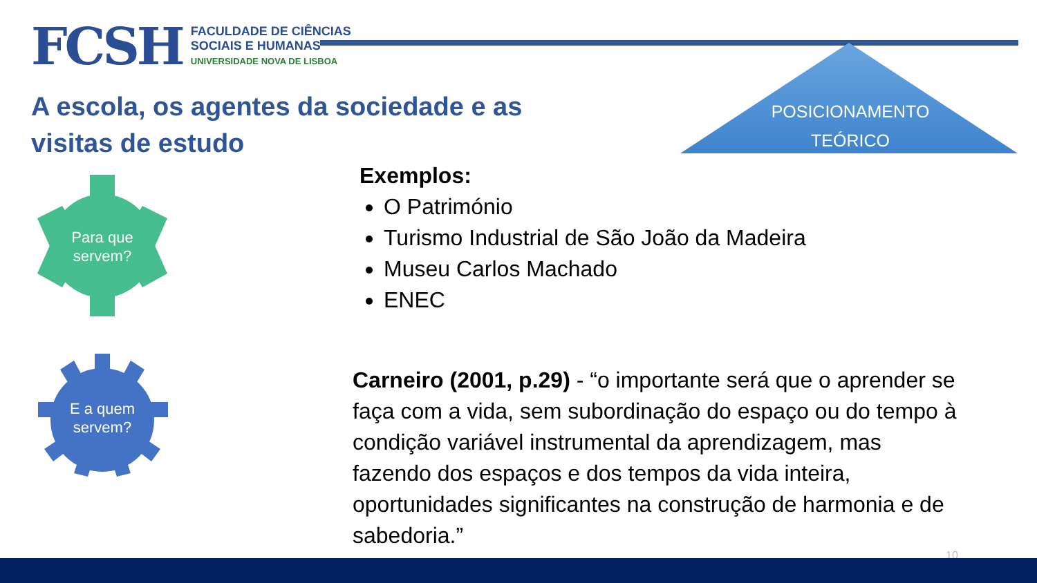FCSH
FACULDADE DE CIÊNCIAS
SOCIAIS E HUMANAS
UNIVERSIDADE NOVA DE LISBOA
POSICIONAMENTO TEÓRICO
A escola, os agentes da sociedade e as visitas de estudo
Para que servem?
E a quem servem?
Exemplos:
O Património
Turismo Industrial de São João da Madeira
Museu Carlos Machado
ENEC
Carneiro (2001, p.29) - “o importante será que o aprender se faça com a vida, sem subordinação do espaço ou do tempo à condição variável instrumental da aprendizagem, mas fazendo dos espaços e dos tempos da vida inteira, oportunidades significantes na construção de harmonia e de sabedoria.”
10